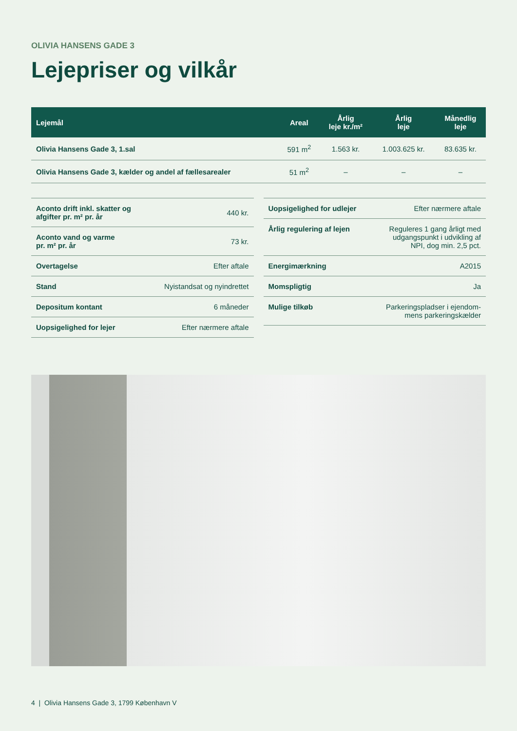OLIVIA HANSENS GADE 3
Lejepriser og vilkår
| Lejemål | Areal | Årlig leje kr./m² | Årlig leje | Månedlig leje |
| --- | --- | --- | --- | --- |
| Olivia Hansens Gade 3, 1.sal | 591 m<sup>2</sup> | 1.563 kr. | 1.003.625 kr. | 83.635 kr. |
| Olivia Hansens Gade 3, kælder og andel af fællesarealer | 51 m<sup>2</sup> | – | – | – |
| Aconto drift inkl. skatter og afgifter pr. m² pr. år | 440 kr. |
| Aconto vand og varme pr. m² pr. år | 73 kr. |
| Overtagelse | Efter aftale |
| Stand | Nyistandsat og nyindrettet |
| Depositum kontant | 6 måneder |
| Uopsigelighed for lejer | Efter nærmere aftale |
| Uopsigelighed for udlejer | Efter nærmere aftale |
| Årlig regulering af lejen | Reguleres 1 gang årligt med udgangspunkt i udvikling af NPI, dog min. 2,5 pct. |
| Energimærkning | A2015 |
| Momspligtig | Ja |
| Mulige tilkøb | Parkeringspladser i ejendom- mens parkeringskælder |
4 | Olivia Hansens Gade 3, 1799 København V